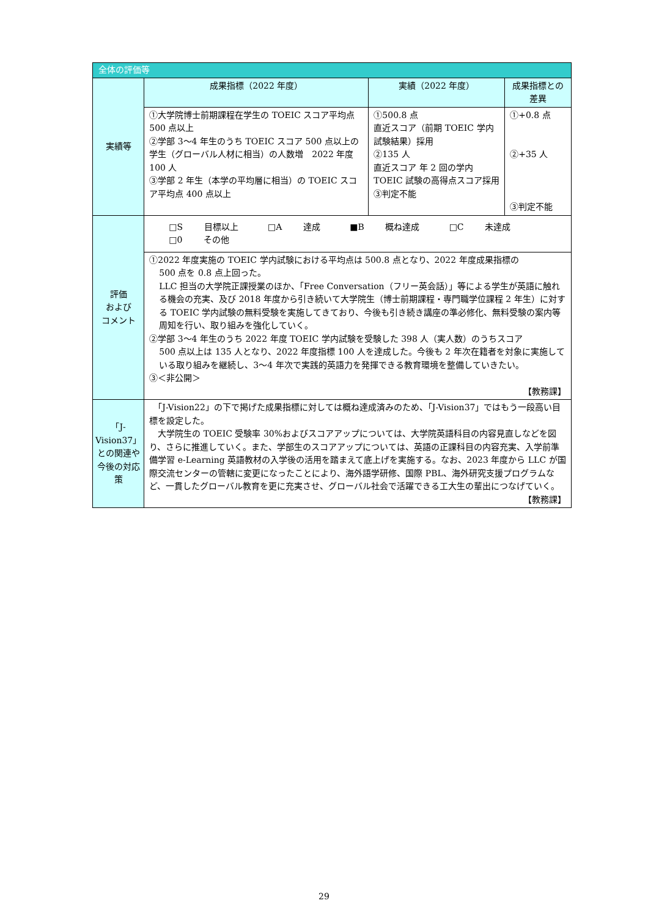| 全体の評価等 | | | |
| 実績等 | 成果指標（2022 年度） | 実績（2022 年度） | 成果指標との差異 |
| | ①大学院博士前期課程在学生の TOEIC スコア平均点 500 点以上 ②学部 3〜4 年生のうち TOEIC スコア 500 点以上の学生（グローバル人材に相当）の人数増 2022 年度 100 人 ③学部 2 年生（本学の平均層に相当）の TOEIC スコア平均点 400 点以上 | ①500.8 点 直近スコア（前期 TOEIC 学内試験結果）採用 ②135 人 直近スコア 年 2 回の学内 TOEIC 試験の高得点スコア採用 ③判定不能 | ①+0.8 点 ②+35 人 ③判定不能 |
| 評価 および コメント | □S 目標以上 □A 達成 ■B 概ね達成 □C 未達成 □0 その他 | | |
| | ①2022 年度実施の TOEIC 学内試験における平均点は 500.8 点となり、2022 年度成果指標の 500 点を 0.8 点上回った。 LLC 担当の大学院正課授業のほか、「Free Conversation（フリー英会話）」等による学生が英語に触れる機会の充実、及び 2018 年度から引き続いて大学院生（博士前期課程・専門職学位課程 2 年生）に対する TOEIC 学内試験の無料受験を実施してきており、今後も引き続き講座の準必修化、無料受験の案内等周知を行い、取り組みを強化していく。 ②学部 3〜4 年生のうち 2022 年度 TOEIC 学内試験を受験した 398 人（実人数）のうちスコア 500 点以上は 135 人となり、2022 年度指標 100 人を達成した。今後も 2 年次在籍者を対象に実施している取り組みを継続し、3〜4 年次で実践的英語力を発揮できる教育環境を整備していきたい。 ③＜非公開＞ 【教務課】 | | |
| 「J-Vision37」との関連や今後の対応策 | 「J-Vision22」の下で掲げた成果指標に対しては概ね達成済みのため、「J-Vision37」ではもう一段高い目標を設定した。 大学院生の TOEIC 受験率 30%およびスコアアップについては、大学院英語科目の内容見直しなどを図り、さらに推進していく。また、学部生のスコアアップについては、英語の正課科目の内容充実、入学前準備学習 e-Learning 英語教材の入学後の活用を踏まえて底上げを実施する。なお、2023 年度から LLC が国際交流センターの管轄に変更になったことにより、海外語学研修、国際 PBL、海外研究支援プログラムなど、一貫したグローバル教育を更に充実させ、グローバル社会で活躍できる工大生の輩出につなげていく。 【教務課】 | | |
29